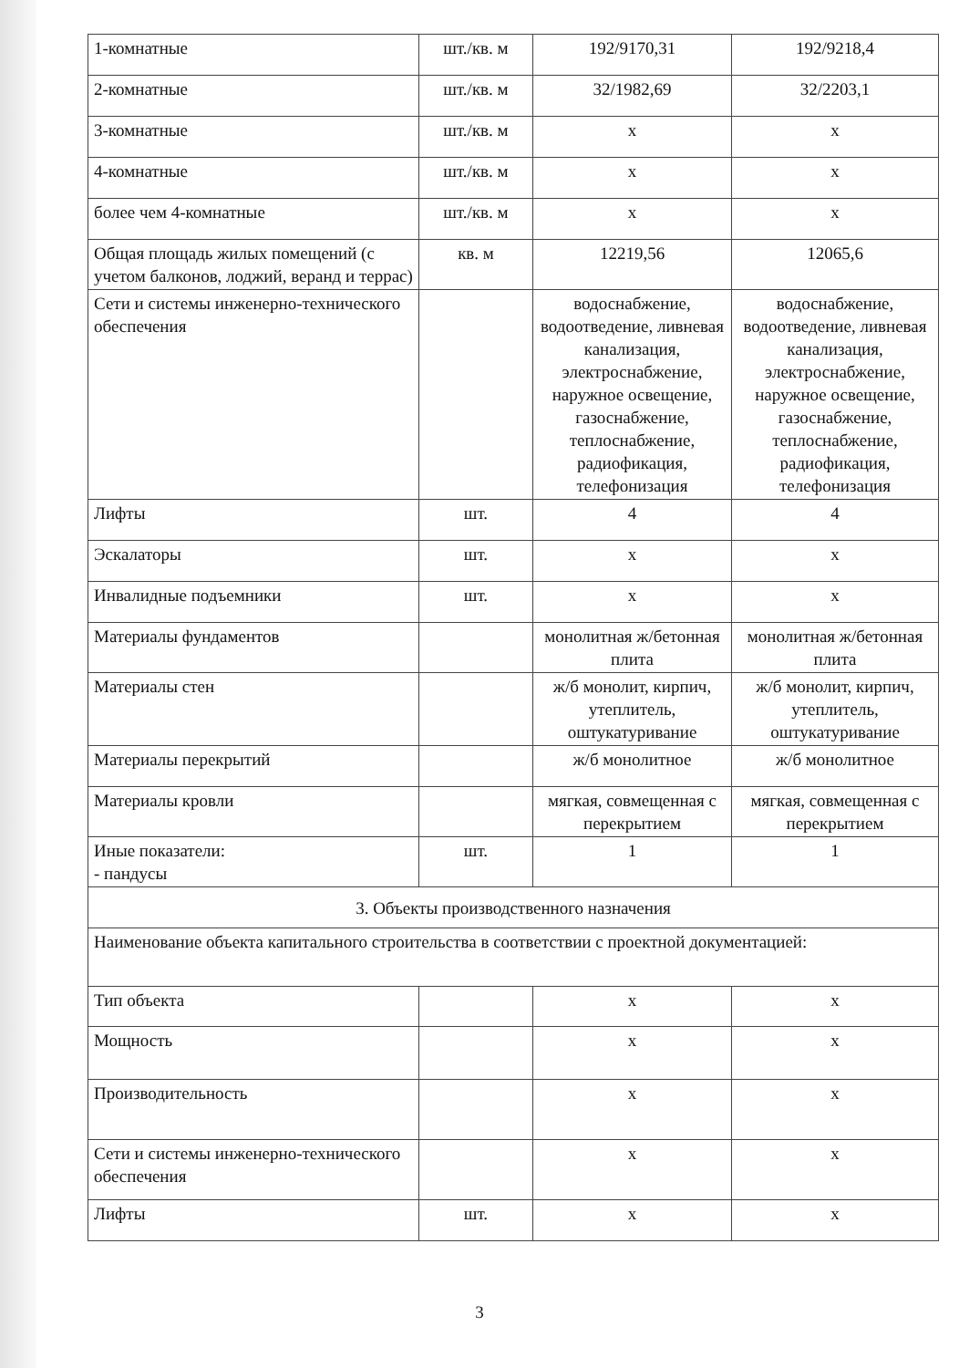| 1-комнатные | шт./кв. м | 192/9170,31 | 192/9218,4 |
| 2-комнатные | шт./кв. м | 32/1982,69 | 32/2203,1 |
| 3-комнатные | шт./кв. м | х | х |
| 4-комнатные | шт./кв. м | х | х |
| более чем 4-комнатные | шт./кв. м | х | х |
| Общая площадь жилых помещений (с учетом балконов, лоджий, веранд и террас) | кв. м | 12219,56 | 12065,6 |
| Сети и системы инженерно-технического обеспечения | | водоснабжение, водоотведение, ливневая канализация, электроснабжение, наружное освещение, газоснабжение, теплоснабжение, радиофикация, телефонизация | водоснабжение, водоотведение, ливневая канализация, электроснабжение, наружное освещение, газоснабжение, теплоснабжение, радиофикация, телефонизация |
| Лифты | шт. | 4 | 4 |
| Эскалаторы | шт. | х | х |
| Инвалидные подъемники | шт. | х | х |
| Материалы фундаментов | | монолитная ж/бетонная плита | монолитная ж/бетонная плита |
| Материалы стен | | ж/б монолит, кирпич, утеплитель, оштукатуривание | ж/б монолит, кирпич, утеплитель, оштукатуривание |
| Материалы перекрытий | | ж/б монолитное | ж/б монолитное |
| Материалы кровли | | мягкая, совмещенная с перекрытием | мягкая, совмещенная с перекрытием |
| Иные показатели: - пандусы | шт. | 1 | 1 |
| 3. Объекты производственного назначения | | | |
| Наименование объекта капитального строительства в соответствии с проектной документацией: | | | |
| Тип объекта | | х | х |
| Мощность | | х | х |
| Производительность | | х | х |
| Сети и системы инженерно-технического обеспечения | | х | х |
| Лифты | шт. | х | х |
3